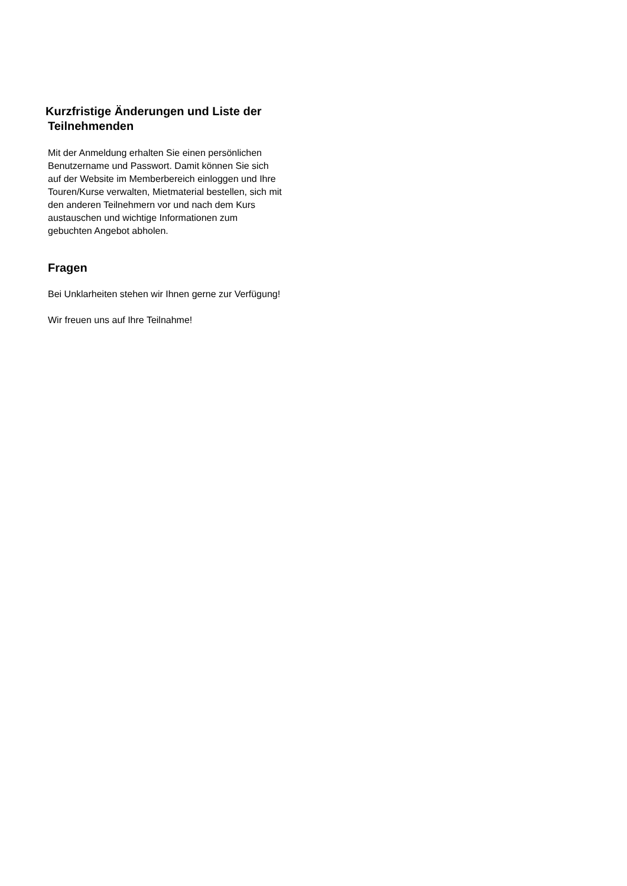Kurzfristige Änderungen und Liste der
Teilnehmenden
Mit der Anmeldung erhalten Sie einen persönlichen Benutzername und Passwort. Damit können Sie sich auf der Website im Memberbereich einloggen und Ihre Touren/Kurse verwalten, Mietmaterial bestellen, sich mit den anderen Teilnehmern vor und nach dem Kurs austauschen und wichtige Informationen zum gebuchten Angebot abholen.
Fragen
Bei Unklarheiten stehen wir Ihnen gerne zur Verfügung!
Wir freuen uns auf Ihre Teilnahme!